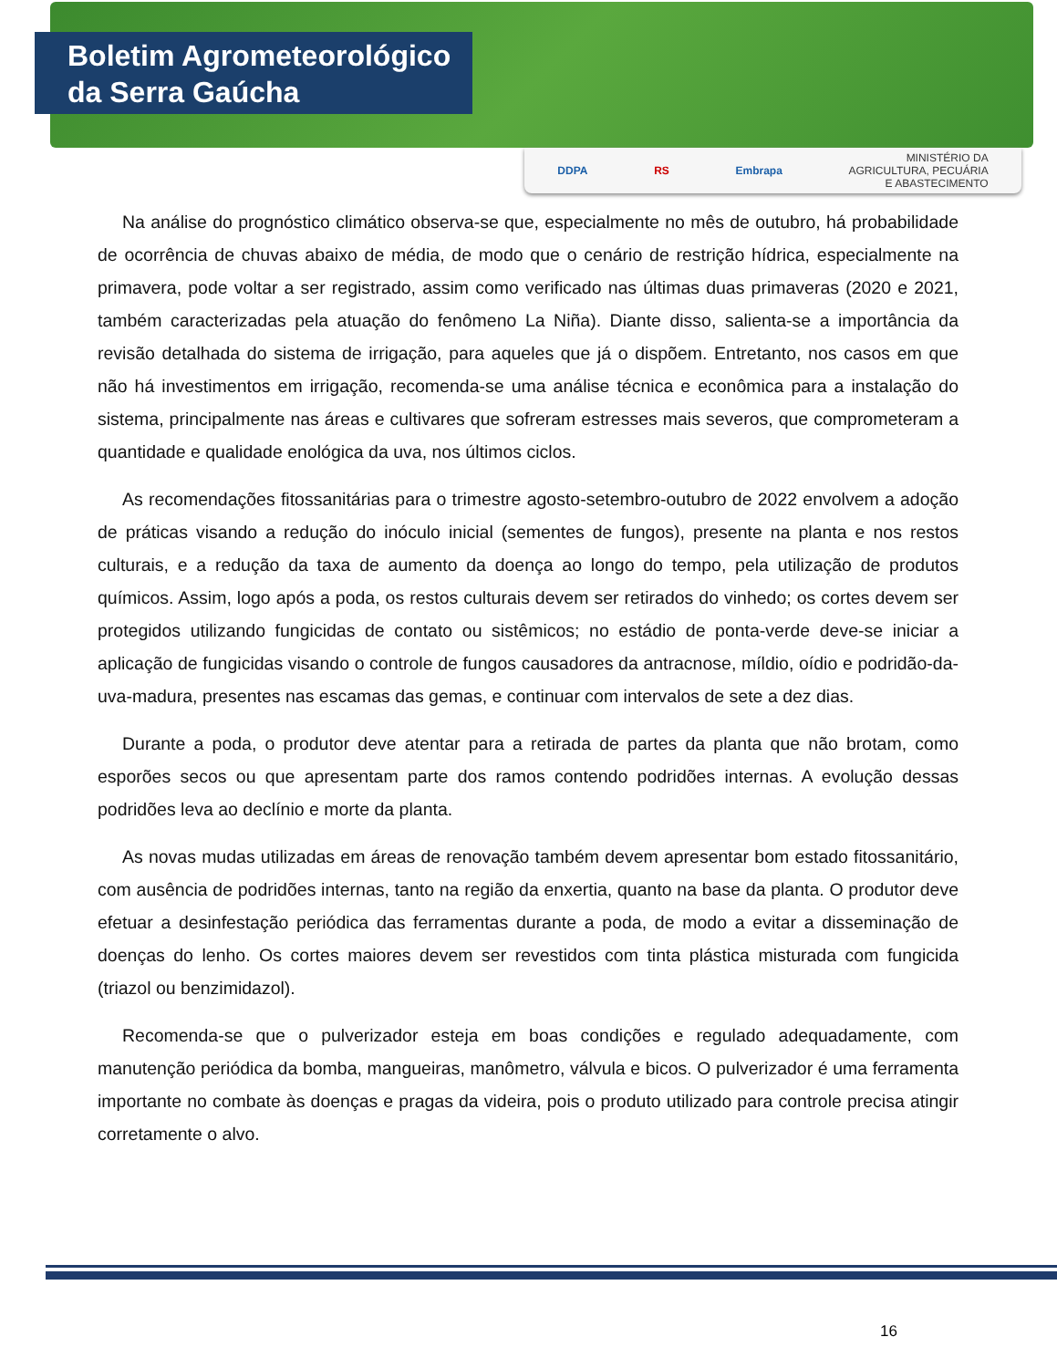Boletim Agrometeorológico
da Serra Gaúcha
DDPA RS Embrapa MINISTÉRIO DA
AGRICULTURA, PECUÁRIA
E ABASTECIMENTO
Na análise do prognóstico climático observa-se que, especialmente no mês de outubro, há probabilidade de ocorrência de chuvas abaixo de média, de modo que o cenário de restrição hídrica, especialmente na primavera, pode voltar a ser registrado, assim como verificado nas últimas duas primaveras (2020 e 2021, também caracterizadas pela atuação do fenômeno La Niña). Diante disso, salienta-se a importância da revisão detalhada do sistema de irrigação, para aqueles que já o dispõem. Entretanto, nos casos em que não há investimentos em irrigação, recomenda-se uma análise técnica e econômica para a instalação do sistema, principalmente nas áreas e cultivares que sofreram estresses mais severos, que comprometeram a quantidade e qualidade enológica da uva, nos últimos ciclos.
As recomendações fitossanitárias para o trimestre agosto-setembro-outubro de 2022 envolvem a adoção de práticas visando a redução do inóculo inicial (sementes de fungos), presente na planta e nos restos culturais, e a redução da taxa de aumento da doença ao longo do tempo, pela utilização de produtos químicos. Assim, logo após a poda, os restos culturais devem ser retirados do vinhedo; os cortes devem ser protegidos utilizando fungicidas de contato ou sistêmicos; no estádio de ponta-verde deve-se iniciar a aplicação de fungicidas visando o controle de fungos causadores da antracnose, míldio, oídio e podridão-da-uva-madura, presentes nas escamas das gemas, e continuar com intervalos de sete a dez dias.
Durante a poda, o produtor deve atentar para a retirada de partes da planta que não brotam, como esporões secos ou que apresentam parte dos ramos contendo podridões internas. A evolução dessas podridões leva ao declínio e morte da planta.
As novas mudas utilizadas em áreas de renovação também devem apresentar bom estado fitossanitário, com ausência de podridões internas, tanto na região da enxertia, quanto na base da planta. O produtor deve efetuar a desinfestação periódica das ferramentas durante a poda, de modo a evitar a disseminação de doenças do lenho. Os cortes maiores devem ser revestidos com tinta plástica misturada com fungicida (triazol ou benzimidazol).
Recomenda-se que o pulverizador esteja em boas condições e regulado adequadamente, com manutenção periódica da bomba, mangueiras, manômetro, válvula e bicos. O pulverizador é uma ferramenta importante no combate às doenças e pragas da videira, pois o produto utilizado para controle precisa atingir corretamente o alvo.
16